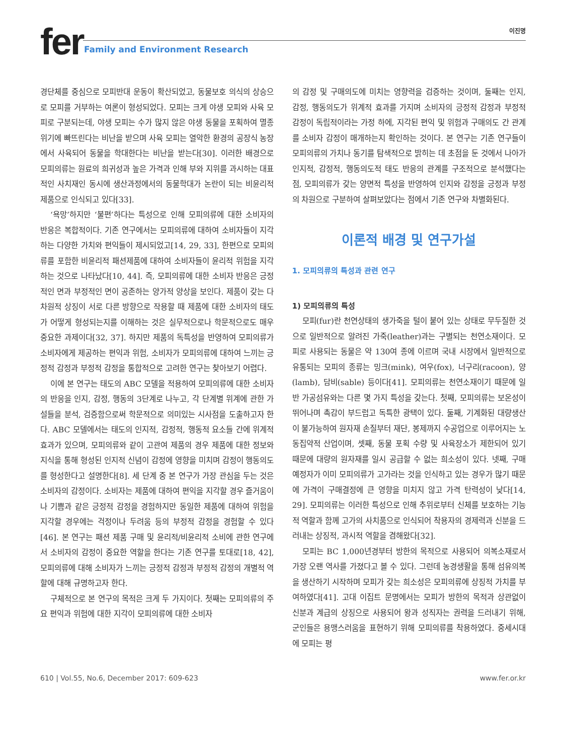fer
Family and Environment Research
이진명
경단체를 중심으로 모피반대 운동이 확산되었고, 동물보호 의식의 상승으로 모피를 거부하는 여론이 형성되었다. 모피는 크게 야생 모피와 사육 모피로 구분되는데, 야생 모피는 수가 많지 않은 야생 동물을 포획하여 멸종 위기에 빠뜨린다는 비난을 받으며 사육 모피는 열악한 환경의 공장식 농장에서 사육되어 동물을 학대한다는 비난을 받는다[30]. 이러한 배경으로 모피의류는 원료의 희귀성과 높은 가격과 인해 부와 지위를 과시하는 대표적인 사치재인 동시에 생산과정에서의 동물학대가 논란이 되는 비윤리적 제품으로 인식되고 있다[33].
‘욕망’하지만 ‘불편’하다는 특성으로 인해 모피의류에 대한 소비자의 반응은 복합적이다. 기존 연구에서는 모피의류에 대하여 소비자들이 지각하는 다양한 가치와 편익들이 제시되었고[14, 29, 33], 한편으로 모피의류를 포함한 비윤리적 패션제품에 대하여 소비자들이 윤리적 위험을 지각하는 것으로 나타났다[10, 44]. 즉, 모피의류에 대한 소비자 반응은 긍정적인 면과 부정적인 면이 공존하는 양가적 양상을 보인다. 제품이 갖는 다차원적 상징이 서로 다른 방향으로 작용할 때 제품에 대한 소비자의 태도가 어떻게 형성되는지를 이해하는 것은 실무적으로나 학문적으로도 매우 중요한 과제이다[32, 37]. 하지만 제품의 독특성을 반영하여 모피의류가 소비자에게 제공하는 편익과 위험, 소비자가 모피의류에 대하여 느끼는 긍정적 감정과 부정적 감정을 통합적으로 고려한 연구는 찾아보기 어렵다.
이에 본 연구는 태도의 ABC 모델을 적용하여 모피의류에 대한 소비자의 반응을 인지, 감정, 행동의 3단계로 나누고, 각 단계별 위계에 관한 가설들을 분석, 검증함으로써 학문적으로 의미있는 시사점을 도출하고자 한다. ABC 모델에서는 태도의 인지적, 감정적, 행동적 요소들 간에 위계적 효과가 있으며, 모피의류와 같이 고관여 제품의 경우 제품에 대한 정보와 지식을 통해 형성된 인지적 신념이 감정에 영향을 미치며 감정이 행동의도를 형성한다고 설명한다[8]. 세 단계 중 본 연구가 가장 관심을 두는 것은 소비자의 감정이다. 소비자는 제품에 대하여 편익을 지각할 경우 즐거움이나 기쁨과 같은 긍정적 감정을 경험하지만 동일한 제품에 대하여 위험을 지각할 경우에는 걱정이나 두려움 등의 부정적 감정을 경험할 수 있다[46]. 본 연구는 패션 제품 구매 및 윤리적/비윤리적 소비에 관한 연구에서 소비자의 감정이 중요한 역할을 한다는 기존 연구를 토대로[18, 42], 모피의류에 대해 소비자가 느끼는 긍정적 감정과 부정적 감정의 개별적 역할에 대해 규명하고자 한다.
구체적으로 본 연구의 목적은 크게 두 가지이다. 첫째는 모피의류의 주요 편익과 위험에 대한 지각이 모피의류에 대한 소비자
의 감정 및 구매의도에 미치는 영향력을 검증하는 것이며, 둘째는 인지, 감정, 행동의도가 위계적 효과를 가지며 소비자의 긍정적 감정과 부정적 감정이 독립적이라는 가정 하에, 지각된 편익 및 위험과 구매의도 간 관계를 소비자 감정이 매개하는지 확인하는 것이다. 본 연구는 기존 연구들이 모피의류의 가치나 동기를 탐색적으로 밝히는 데 초점을 둔 것에서 나아가 인지적, 감정적, 행동의도적 태도 반응의 관계를 구조적으로 분석했다는 점, 모피의류가 갖는 양면적 특성을 반영하여 인지와 감정을 긍정과 부정의 차원으로 구분하여 살펴보았다는 점에서 기존 연구와 차별화된다.
이론적 배경 및 연구가설
1. 모피의류의 특성과 관련 연구
1) 모피의류의 특성
모피(fur)란 천연상태의 생가죽을 털이 붙어 있는 상태로 무두질한 것으로 일반적으로 알려진 가죽(leather)과는 구별되는 천연소재이다. 모피로 사용되는 동물은 약 130여 종에 이르며 국내 시장에서 일반적으로 유통되는 모피의 종류는 밍크(mink), 여우(fox), 너구리(racoon), 양(lamb), 담비(sable) 등이다[41]. 모피의류는 천연소재이기 때문에 일반 가공섬유와는 다른 몇 가지 특성을 갖는다. 첫째, 모피의류는 보온성이 뛰어나며 촉감이 부드럽고 독특한 광택이 있다. 둘째, 기계화된 대량생산이 불가능하여 원자재 손질부터 재단, 봉제까지 수공업으로 이루어지는 노동집약적 산업이며, 셋째, 동물 포획 수량 및 사육장소가 제한되어 있기 때문에 대량의 원자재를 일시 공급할 수 없는 희소성이 있다. 넷째, 구매예정자가 이미 모피의류가 고가라는 것을 인식하고 있는 경우가 많기 때문에 가격이 구매결정에 큰 영향을 미치지 않고 가격 탄력성이 낮다[14, 29]. 모피의류는 이러한 특성으로 인해 추위로부터 신체를 보호하는 기능적 역할과 함께 고가의 사치품으로 인식되어 착용자의 경제력과 신분을 드러내는 상징적, 과시적 역할을 겸해왔다[32].
모피는 BC 1,000년경부터 방한의 목적으로 사용되어 의복소재로서 가장 오랜 역사를 가졌다고 볼 수 있다. 그런데 농경생활을 통해 섬유의복을 생산하기 시작하며 모피가 갖는 희소성은 모피의류에 상징적 가치를 부여하였다[41]. 고대 이집트 문명에서는 모피가 방한의 목적과 상관없이 신분과 계급의 상징으로 사용되어 왕과 성직자는 권력을 드러내기 위해, 군인들은 용맹스러움을 표현하기 위해 모피의류를 착용하였다. 중세시대에 모피는 평
610 | Vol.55, No.6, December 2017: 609-623 www.fer.or.kr